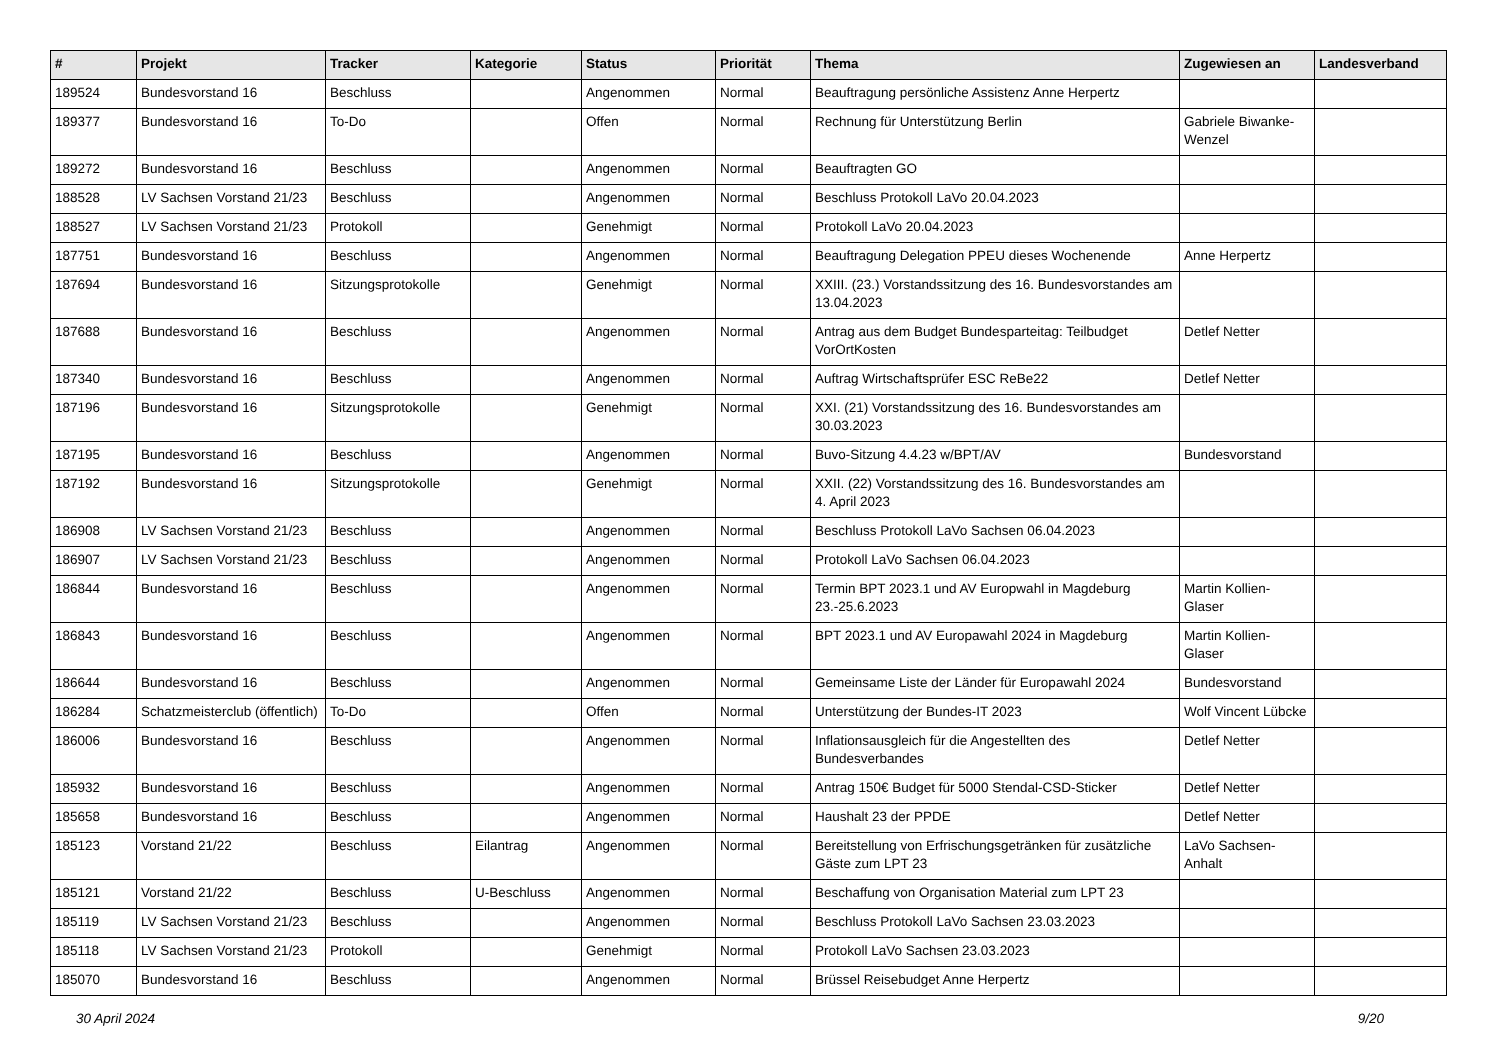| # | Projekt | Tracker | Kategorie | Status | Priorität | Thema | Zugewiesen an | Landesverband |
| --- | --- | --- | --- | --- | --- | --- | --- | --- |
| 189524 | Bundesvorstand 16 | Beschluss | | Angenommen | Normal | Beauftragung persönliche Assistenz Anne Herpertz | | |
| 189377 | Bundesvorstand 16 | To-Do | | Offen | Normal | Rechnung für Unterstützung Berlin | Gabriele Biwanke-Wenzel | |
| 189272 | Bundesvorstand 16 | Beschluss | | Angenommen | Normal | Beauftragten GO | | |
| 188528 | LV Sachsen Vorstand 21/23 | Beschluss | | Angenommen | Normal | Beschluss Protokoll LaVo 20.04.2023 | | |
| 188527 | LV Sachsen Vorstand 21/23 | Protokoll | | Genehmigt | Normal | Protokoll LaVo 20.04.2023 | | |
| 187751 | Bundesvorstand 16 | Beschluss | | Angenommen | Normal | Beauftragung Delegation PPEU dieses Wochenende | Anne Herpertz | |
| 187694 | Bundesvorstand 16 | Sitzungsprotokolle | | Genehmigt | Normal | XXIII. (23.) Vorstandssitzung des 16. Bundesvorstandes am 13.04.2023 | | |
| 187688 | Bundesvorstand 16 | Beschluss | | Angenommen | Normal | Antrag aus dem Budget Bundesparteitag: Teilbudget VorOrtKosten | Detlef Netter | |
| 187340 | Bundesvorstand 16 | Beschluss | | Angenommen | Normal | Auftrag Wirtschaftsprüfer ESC ReBe22 | Detlef Netter | |
| 187196 | Bundesvorstand 16 | Sitzungsprotokolle | | Genehmigt | Normal | XXI. (21) Vorstandssitzung des 16. Bundesvorstandes am 30.03.2023 | | |
| 187195 | Bundesvorstand 16 | Beschluss | | Angenommen | Normal | Buvo-Sitzung 4.4.23 w/BPT/AV | Bundesvorstand | |
| 187192 | Bundesvorstand 16 | Sitzungsprotokolle | | Genehmigt | Normal | XXII. (22) Vorstandssitzung des 16. Bundesvorstandes am 4. April 2023 | | |
| 186908 | LV Sachsen Vorstand 21/23 | Beschluss | | Angenommen | Normal | Beschluss Protokoll LaVo Sachsen 06.04.2023 | | |
| 186907 | LV Sachsen Vorstand 21/23 | Beschluss | | Angenommen | Normal | Protokoll LaVo Sachsen 06.04.2023 | | |
| 186844 | Bundesvorstand 16 | Beschluss | | Angenommen | Normal | Termin BPT 2023.1 und AV Europwahl in Magdeburg 23.-25.6.2023 | Martin Kollien-Glaser | |
| 186843 | Bundesvorstand 16 | Beschluss | | Angenommen | Normal | BPT 2023.1 und AV Europawahl 2024 in Magdeburg | Martin Kollien-Glaser | |
| 186644 | Bundesvorstand 16 | Beschluss | | Angenommen | Normal | Gemeinsame Liste der Länder für Europawahl 2024 | Bundesvorstand | |
| 186284 | Schatzmeisterclub (öffentlich) | To-Do | | Offen | Normal | Unterstützung der Bundes-IT 2023 | Wolf Vincent Lübcke | |
| 186006 | Bundesvorstand 16 | Beschluss | | Angenommen | Normal | Inflationsausgleich für die Angestellten des Bundesverbandes | Detlef Netter | |
| 185932 | Bundesvorstand 16 | Beschluss | | Angenommen | Normal | Antrag 150€ Budget für 5000 Stendal-CSD-Sticker | Detlef Netter | |
| 185658 | Bundesvorstand 16 | Beschluss | | Angenommen | Normal | Haushalt 23 der PPDE | Detlef Netter | |
| 185123 | Vorstand 21/22 | Beschluss | Eilantrag | Angenommen | Normal | Bereitstellung von Erfrischungsgetränken für zusätzliche Gäste zum LPT 23 | LaVo Sachsen-Anhalt | |
| 185121 | Vorstand 21/22 | Beschluss | U-Beschluss | Angenommen | Normal | Beschaffung von Organisation Material zum LPT 23 | | |
| 185119 | LV Sachsen Vorstand 21/23 | Beschluss | | Angenommen | Normal | Beschluss Protokoll LaVo Sachsen 23.03.2023 | | |
| 185118 | LV Sachsen Vorstand 21/23 | Protokoll | | Genehmigt | Normal | Protokoll LaVo Sachsen 23.03.2023 | | |
| 185070 | Bundesvorstand 16 | Beschluss | | Angenommen | Normal | Brüssel Reisebudget Anne Herpertz | | |
30 April 2024 9/20